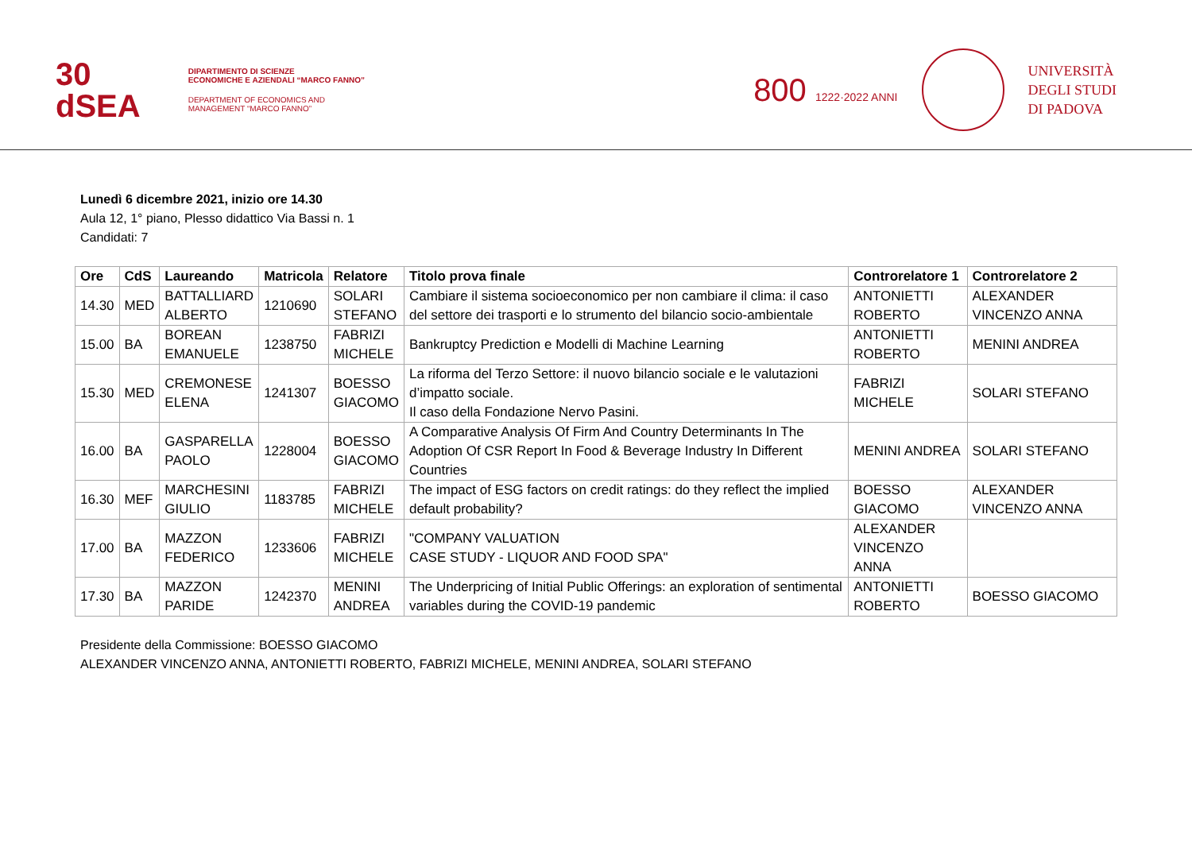30
dSEA
DIPARTIMENTO DI SCIENZE
ECONOMICHE E AZIENDALI “MARCO FANNO”
DEPARTMENT OF ECONOMICS AND
MANAGEMENT “MARCO FANNO”
800 1222·2022 ANNI
UNIVERSITÀ
DEGLI STUDI
DI PADOVA
Lunedì 6 dicembre 2021, inizio ore 14.30
Aula 12, 1° piano, Plesso didattico Via Bassi n. 1
Candidati: 7
| Ore | CdS | Laureando | Matricola | Relatore | Titolo prova finale | Controrelatore 1 | Controrelatore 2 |
| --- | --- | --- | --- | --- | --- | --- | --- |
| 14.30 | MED | BATTALLIARD ALBERTO | 1210690 | SOLARI STEFANO | Cambiare il sistema socioeconomico per non cambiare il clima: il caso del settore dei trasporti e lo strumento del bilancio socio-ambientale | ANTONIETTI ROBERTO | ALEXANDER VINCENZO ANNA |
| 15.00 | BA | BOREAN EMANUELE | 1238750 | FABRIZI MICHELE | Bankruptcy Prediction e Modelli di Machine Learning | ANTONIETTI ROBERTO | MENINI ANDREA |
| 15.30 | MED | CREMONESE ELENA | 1241307 | BOESSO GIACOMO | La riforma del Terzo Settore: il nuovo bilancio sociale e le valutazioni d’impatto sociale. Il caso della Fondazione Nervo Pasini. | FABRIZI MICHELE | SOLARI STEFANO |
| 16.00 | BA | GASPARELLA PAOLO | 1228004 | BOESSO GIACOMO | A Comparative Analysis Of Firm And Country Determinants In The Adoption Of CSR Report In Food & Beverage Industry In Different Countries | MENINI ANDREA | SOLARI STEFANO |
| 16.30 | MEF | MARCHESINI GIULIO | 1183785 | FABRIZI MICHELE | The impact of ESG factors on credit ratings: do they reflect the implied default probability? | BOESSO GIACOMO | ALEXANDER VINCENZO ANNA |
| 17.00 | BA | MAZZON FEDERICO | 1233606 | FABRIZI MICHELE | "COMPANY VALUATION CASE STUDY - LIQUOR AND FOOD SPA" | ALEXANDER VINCENZO ANNA | |
| 17.30 | BA | MAZZON PARIDE | 1242370 | MENINI ANDREA | The Underpricing of Initial Public Offerings: an exploration of sentimental variables during the COVID-19 pandemic | ANTONIETTI ROBERTO | BOESSO GIACOMO |
Presidente della Commissione: BOESSO GIACOMO
ALEXANDER VINCENZO ANNA, ANTONIETTI ROBERTO, FABRIZI MICHELE, MENINI ANDREA, SOLARI STEFANO